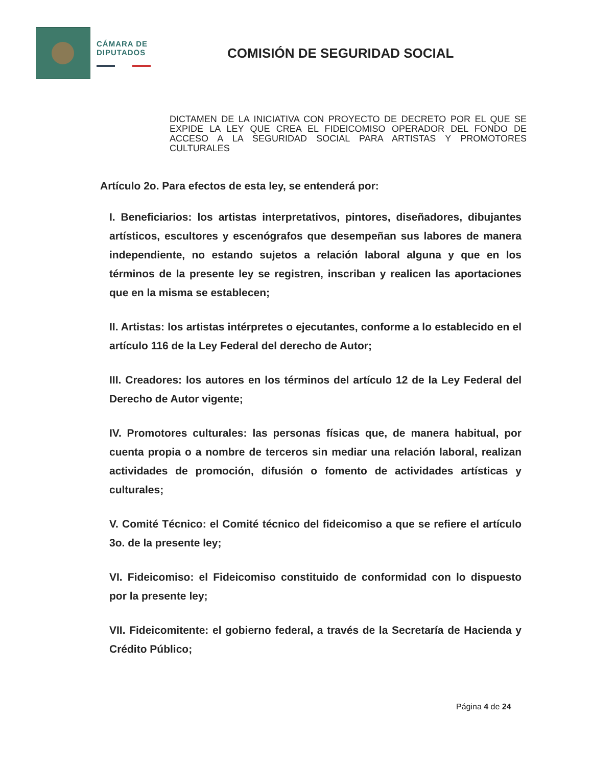CÁMARA DE
DIPUTADOS
COMISIÓN DE SEGURIDAD SOCIAL
DICTAMEN DE LA INICIATIVA CON PROYECTO DE DECRETO POR EL QUE SE EXPIDE LA LEY QUE CREA EL FIDEICOMISO OPERADOR DEL FONDO DE ACCESO A LA SEGURIDAD SOCIAL PARA ARTISTAS Y PROMOTORES CULTURALES
Artículo 2o. Para efectos de esta ley, se entenderá por:
I. Beneficiarios: los artistas interpretativos, pintores, diseñadores, dibujantes artísticos, escultores y escenógrafos que desempeñan sus labores de manera independiente, no estando sujetos a relación laboral alguna y que en los términos de la presente ley se registren, inscriban y realicen las aportaciones que en la misma se establecen;
II. Artistas: los artistas intérpretes o ejecutantes, conforme a lo establecido en el artículo 116 de la Ley Federal del derecho de Autor;
III. Creadores: los autores en los términos del artículo 12 de la Ley Federal del Derecho de Autor vigente;
IV. Promotores culturales: las personas físicas que, de manera habitual, por cuenta propia o a nombre de terceros sin mediar una relación laboral, realizan actividades de promoción, difusión o fomento de actividades artísticas y culturales;
V. Comité Técnico: el Comité técnico del fideicomiso a que se refiere el artículo 3o. de la presente ley;
VI. Fideicomiso: el Fideicomiso constituido de conformidad con lo dispuesto por la presente ley;
VII. Fideicomitente: el gobierno federal, a través de la Secretaría de Hacienda y Crédito Público;
Página 4 de 24